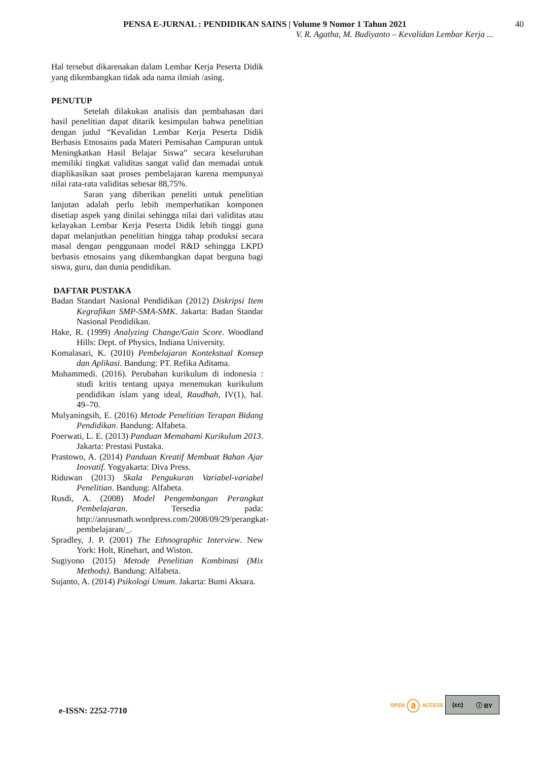PENSA E-JURNAL : PENDIDIKAN SAINS | Volume 9 Nomor 1 Tahun 2021 40
V. R. Agatha, M. Budiyanto – Kevalidan Lembar Kerja ...
Hal tersebut dikarenakan dalam Lembar Kerja Peserta Didik yang dikembangkan tidak ada nama ilmiah /asing.
PENUTUP
Setelah dilakukan analisis dan pembahasan dari hasil penelitian dapat ditarik kesimpulan bahwa penelitian dengan judul “Kevalidan Lembar Kerja Peserta Didik Berbasis Etnosains pada Materi Pemisahan Campuran untuk Meningkatkan Hasil Belajar Siswa” secara keseluruhan memiliki tingkat validitas sangat valid dan memadai untuk diaplikasikan saat proses pembelajaran karena mempunyai nilai rata-rata validitas sebesar 88,75%.
Saran yang diberikan peneliti untuk penelitian lanjutan adalah perlu lebih memperhatikan komponen disetiap aspek yang dinilai sehingga nilai dari validitas atau kelayakan Lembar Kerja Peserta Didik lebih tinggi guna dapat melanjutkan penelitian hingga tahap produksi secara masal dengan penggunaan model R&D sehingga LKPD berbasis etnosains yang dikembangkan dapat berguna bagi siswa, guru, dan dunia pendidikan.
DAFTAR PUSTAKA
Badan Standart Nasional Pendidikan (2012) Diskripsi Item Kegrafikan SMP-SMA-SMK. Jakarta: Badan Standar Nasional Pendidikan.
Hake, R. (1999) Analyzing Change/Gain Score. Woodland Hills: Dept. of Physics, Indiana University.
Komalasari, K. (2010) Pembelajaran Kontekstual Konsep dan Aplikasi. Bandung: PT. Refika Aditama.
Muhammedi. (2016). Perubahan kurikulum di indonesia : studi kritis tentang upaya menemukan kurikulum pendidikan islam yang ideal, Raudhah, IV(1), hal. 49–70.
Mulyaningsih, E. (2016) Metode Penelitian Terapan Bidang Pendidikan. Bandung: Alfabeta.
Poerwati, L. E. (2013) Panduan Memahami Kurikulum 2013. Jakarta: Prestasi Pustaka.
Prastowo, A. (2014) Panduan Kreatif Membuat Bahan Ajar Inovatif. Yogyakarta: Diva Press.
Riduwan (2013) Skala Pengukuran Variabel-variabel Penelitian. Bandung: Alfabeta.
Rusdi, A. (2008) Model Pengembangan Perangkat Pembelajaran. Tersedia pada: http://anrusmath.wordpress.com/2008/09/29/perangkat-pembelajaran/_.
Spradley, J. P. (2001) The Ethnographic Interview. New York: Holt, Rinehart, and Wiston.
Sugiyono (2015) Metode Penelitian Kombinasi (Mix Methods). Bandung: Alfabeta.
Sujanto, A. (2014) Psikologi Umum. Jakarta: Bumi Aksara.
e-ISSN: 2252-7710
OPEN ⓐ ACCESS
(cc) ⓘ BY